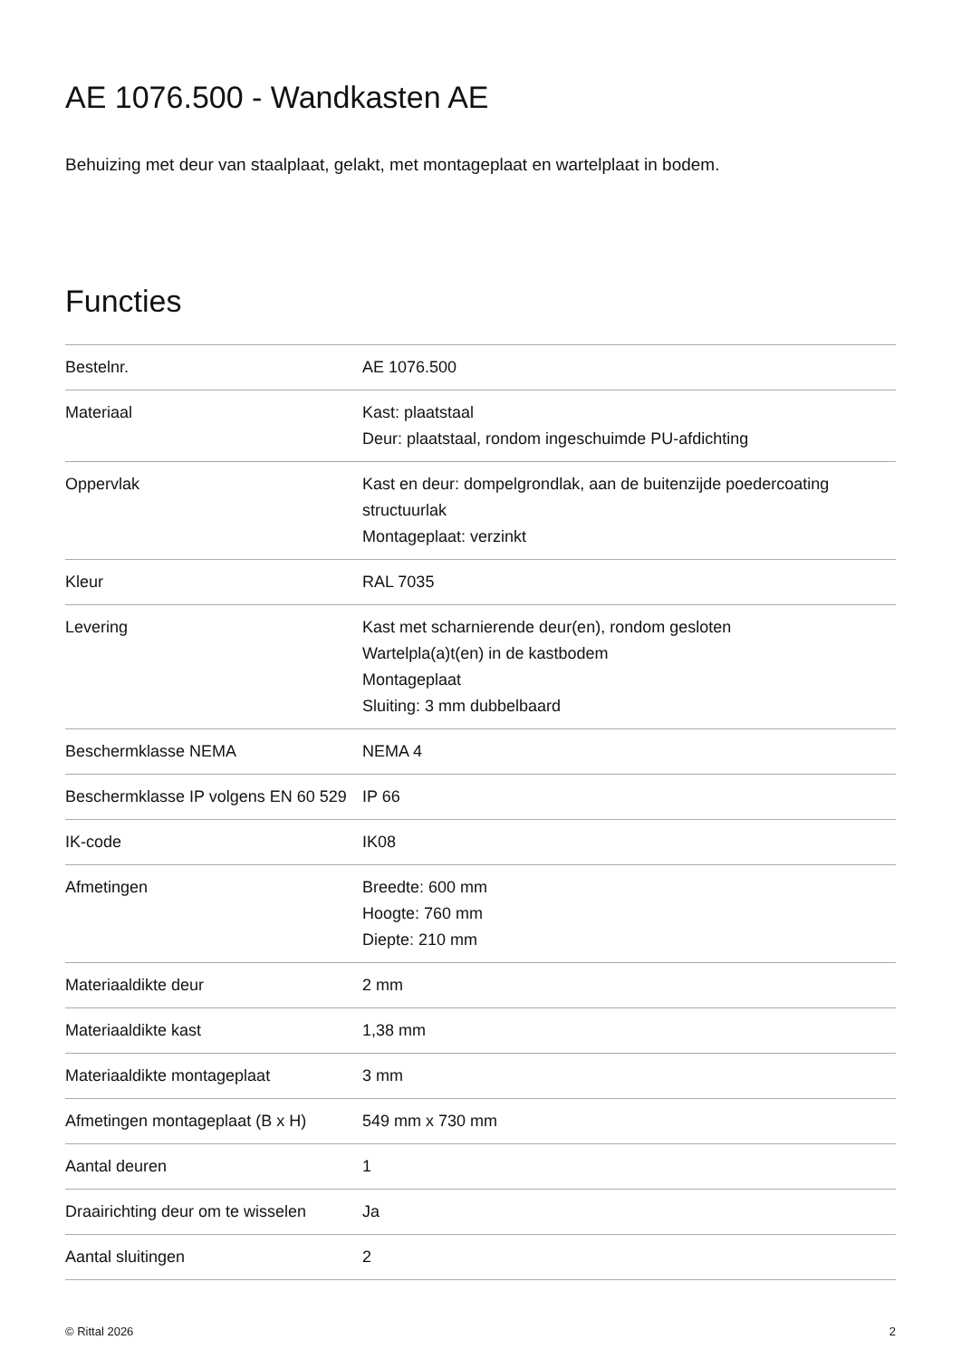AE 1076.500 - Wandkasten AE
Behuizing met deur van staalplaat, gelakt, met montageplaat en wartelplaat in bodem.
Functies
| Bestelnr. | AE 1076.500 |
| Materiaal | Kast: plaatstaal Deur: plaatstaal, rondom ingeschuimde PU-afdichting |
| Oppervlak | Kast en deur: dompelgrondlak, aan de buitenzijde poedercoating structuurlak Montageplaat: verzinkt |
| Kleur | RAL 7035 |
| Levering | Kast met scharnierende deur(en), rondom gesloten Wartelpla(a)t(en) in de kastbodem Montageplaat Sluiting: 3 mm dubbelbaard |
| Beschermklasse NEMA | NEMA 4 |
| Beschermklasse IP volgens EN 60 529 | IP 66 |
| IK-code | IK08 |
| Afmetingen | Breedte: 600 mm Hoogte: 760 mm Diepte: 210 mm |
| Materiaaldikte deur | 2 mm |
| Materiaaldikte kast | 1,38 mm |
| Materiaaldikte montageplaat | 3 mm |
| Afmetingen montageplaat (B x H) | 549 mm x 730 mm |
| Aantal deuren | 1 |
| Draairichting deur om te wisselen | Ja |
| Aantal sluitingen | 2 |
© Rittal 2026 2